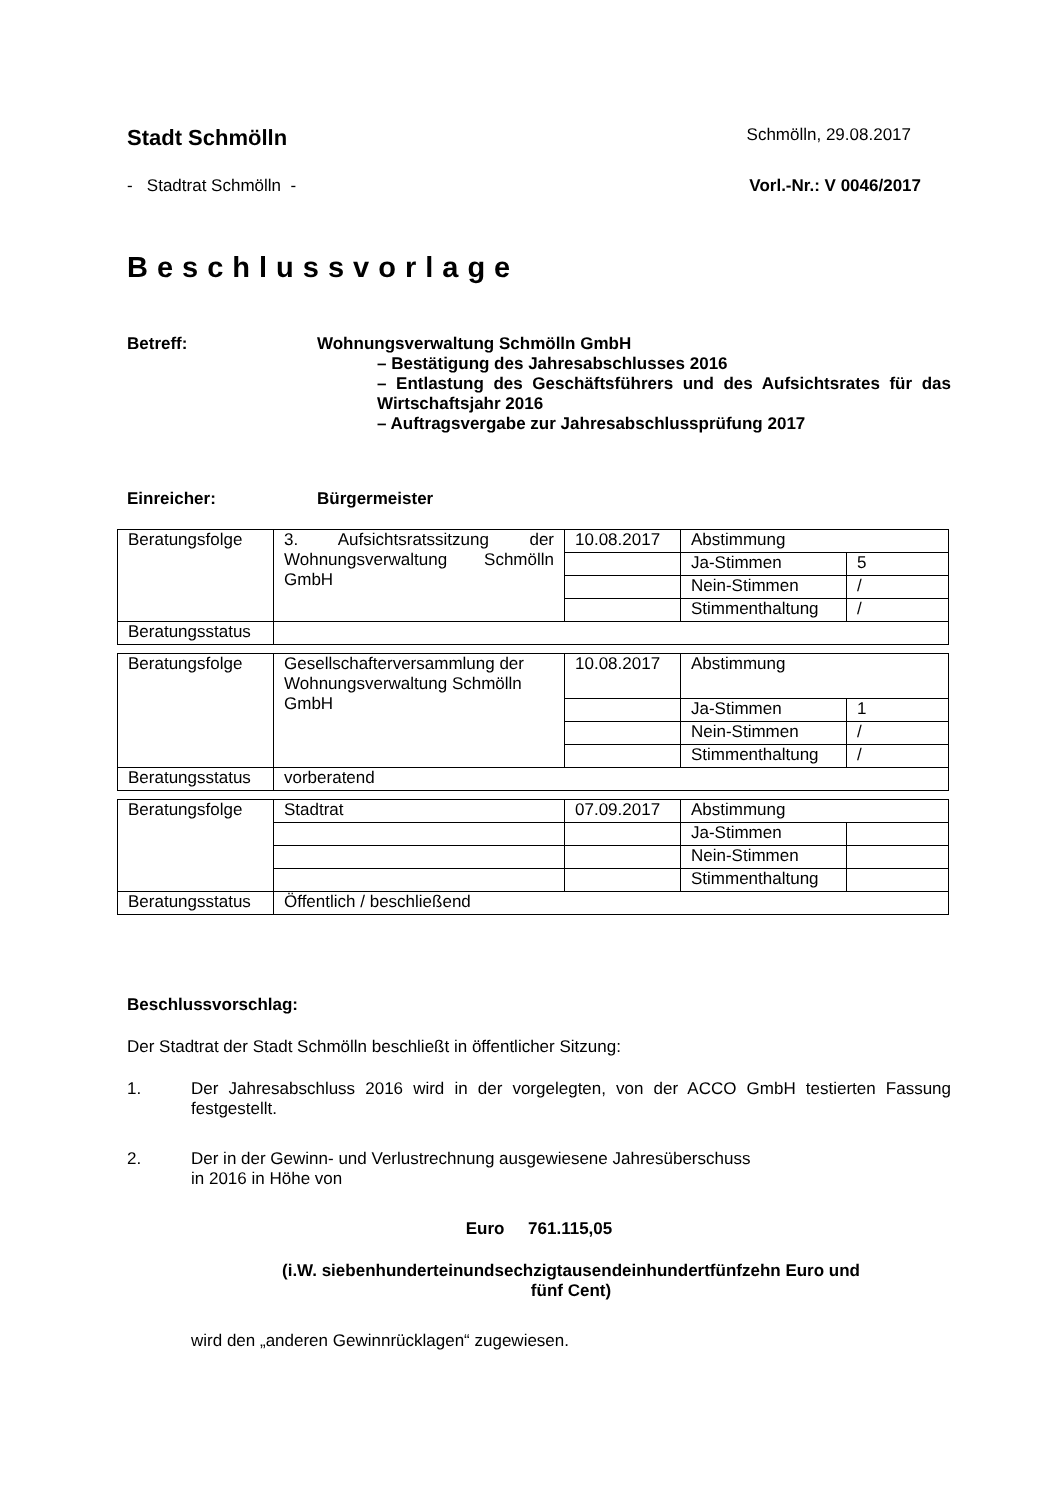Stadt Schmölln Schmölln, 29.08.2017
- Stadtrat Schmölln - Vorl.-Nr.: V 0046/2017
Beschlussvorlage
Betreff: Wohnungsverwaltung Schmölln GmbH
– Bestätigung des Jahresabschlusses 2016
– Entlastung des Geschäftsführers und des Aufsichtsrates für das Wirtschaftsjahr 2016
– Auftragsvergabe zur Jahresabschlussprüfung 2017
Einreicher: Bürgermeister
| Beratungsfolge | 3. Aufsichtsratssitzung der Wohnungsverwaltung Schmölln GmbH | 10.08.2017 | Abstimmung | |
| | | | Ja-Stimmen | 5 |
| | | | Nein-Stimmen | / |
| | | | Stimmenthaltung | / |
| Beratungsstatus | | | | |
| Beratungsfolge | Gesellschafterversammlung der Wohnungsverwaltung Schmölln GmbH | 10.08.2017 | Abstimmung | |
| | | | Ja-Stimmen | 1 |
| | | | Nein-Stimmen | / |
| | | | Stimmenthaltung | / |
| Beratungsstatus | vorberatend | | | |
| Beratungsfolge | Stadtrat | 07.09.2017 | Abstimmung | |
| | | | Ja-Stimmen | |
| | | | Nein-Stimmen | |
| | | | Stimmenthaltung | |
| Beratungsstatus | Öffentlich / beschließend | | | |
Beschlussvorschlag:
Der Stadtrat der Stadt Schmölln beschließt in öffentlicher Sitzung:
1. Der Jahresabschluss 2016 wird in der vorgelegten, von der ACCO GmbH testierten Fassung festgestellt.
2. Der in der Gewinn- und Verlustrechnung ausgewiesene Jahresüberschuss
in 2016 in Höhe von
Euro 761.115,05
(i.W. siebenhunderteinundsechzigtausendeinhundertfünfzehn Euro und
fünf Cent)
wird den „anderen Gewinnrücklagen“ zugewiesen.